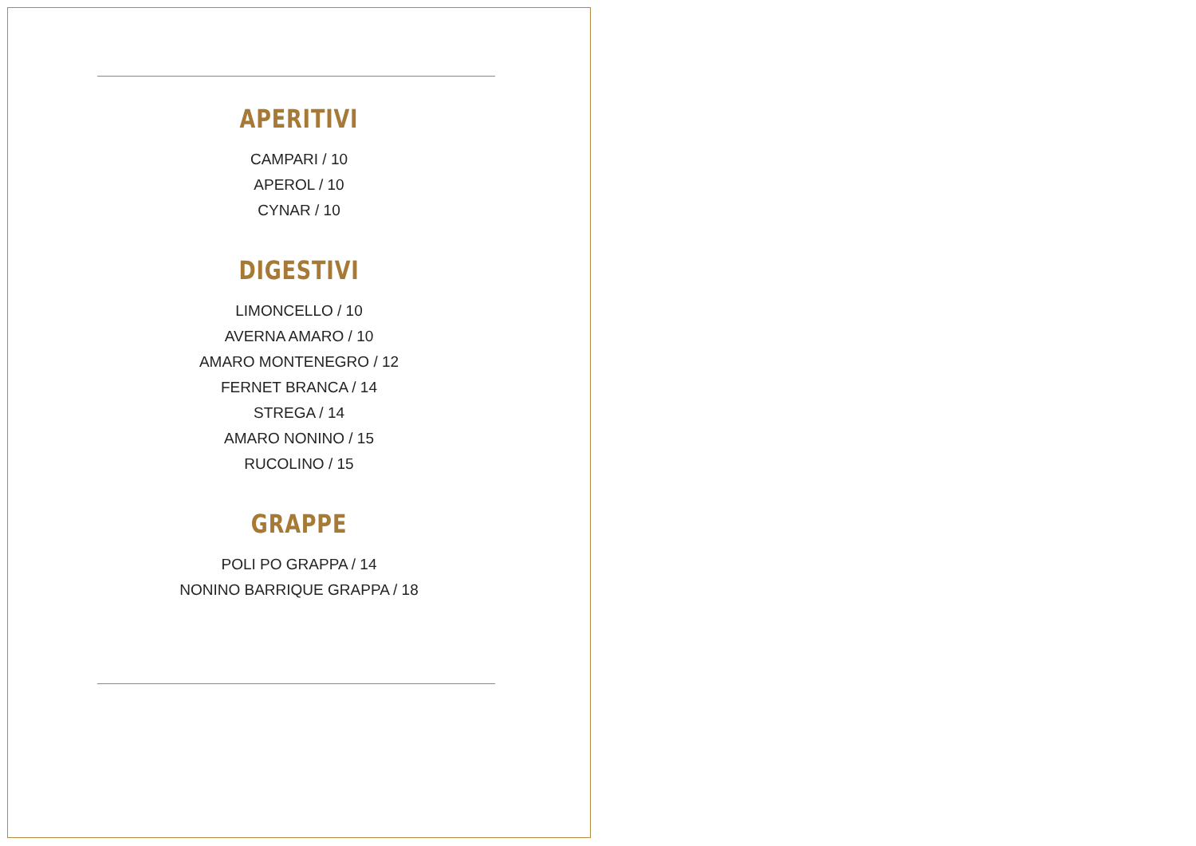APERITIVI
CAMPARI / 10
APEROL / 10
CYNAR / 10
DIGESTIVI
LIMONCELLO / 10
AVERNA AMARO / 10
AMARO MONTENEGRO / 12
FERNET BRANCA / 14
STREGA / 14
AMARO NONINO / 15
RUCOLINO / 15
GRAPPE
POLI PO GRAPPA / 14
NONINO BARRIQUE GRAPPA / 18